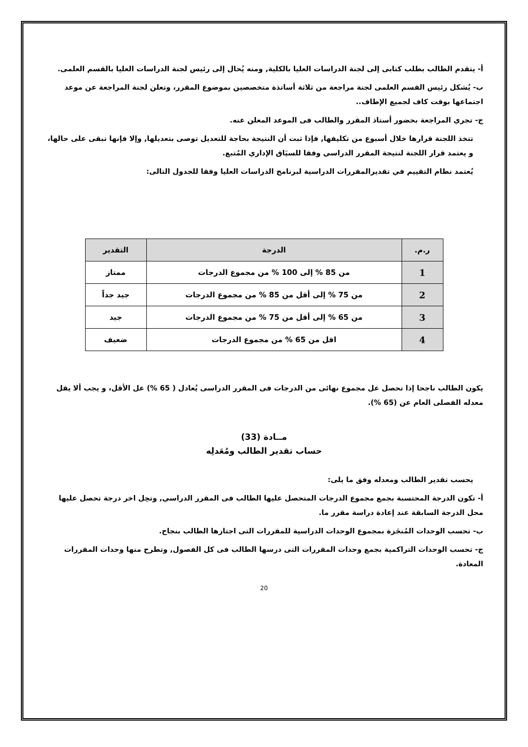أ- يتقدم الطالب بطلب كتابى إلى لجنة الدراسات العليا بالكلية, ومنه يُحال إلى رئيس لجنة الدراسات العليا بالقسم العلمى.
ب- يُشكل رئيس القسم العلمى لجنة مراجعة من ثلاثة أساتذة متخصصين بموضوع المقرر، وتعلن لجنة المراجعة عن موعد اجتماعها بوقت كاف لجميع الإطاف..
ج- تجري المراجعة بحضور أستاذ المقرر والطالب فى الموعد المعلن عنه.
تتخذ اللجنة قرارها خلال أسبوع من تكليفها, فإذا ثبت أن النتيجة بحاجة للتعديل توصى بتعديلها, وإلا فإنها تبقى على حالها، و يعتمد قرار اللجنة لنتيجة المقرر الدراسي وفقا للسيَاق الإداري المُتبع.
يُعتمد نظام التقييم في تقديرالمقررات الدراسية لبرنامج الدراسات العليا وفقا للجدول التالى:
| ر.م. | الدرجة | التقدير |
| --- | --- | --- |
| 1 | من 85 % إلى 100 % من مجموع الدرجات | ممتاز |
| 2 | من 75 % إلى أقل من 85 % من مجموع الدرجات | جيد جداً |
| 3 | من 65 % إلى أقل من 75 % من مجموع الدرجات | جيد |
| 4 | اقل من 65 % من مجموع الدرجات | ضعيف |
يكون الطالب ناجحا إذا تحصل عل مجموع نهائى من الدرجات فى المقرر الدراسى يُعادل ( 65 %) عل الأقل، و يجب ألا يقل معدله الفصلى العام عن (65 %).
مــادة (33)
حساب تقدير الطالب ومُعَدلِه
يحسب تقدير الطالب ومعدله وفق ما يلى:
أ- تكون الدرجة المحتسبة بجمع مجموع الدرجات المتحصل عليها الطالب فى المقرر الدراسي, وتحِل اخر درجة تحصل عليها محل الدرجة السابقة عند إعادة دراسة مقرر ما.
ب- تحسب الوحدات المُنجَزة بمجموع الوحدات الدراسية للمقررات التى اجتازها الطالب بنجاح.
ج- تحسب الوحدات التراكمية بجمع وحدات المقررات التى درسها الطالب فى كل الفصول, وتطرح منها وحدات المقررات المعادة.
20